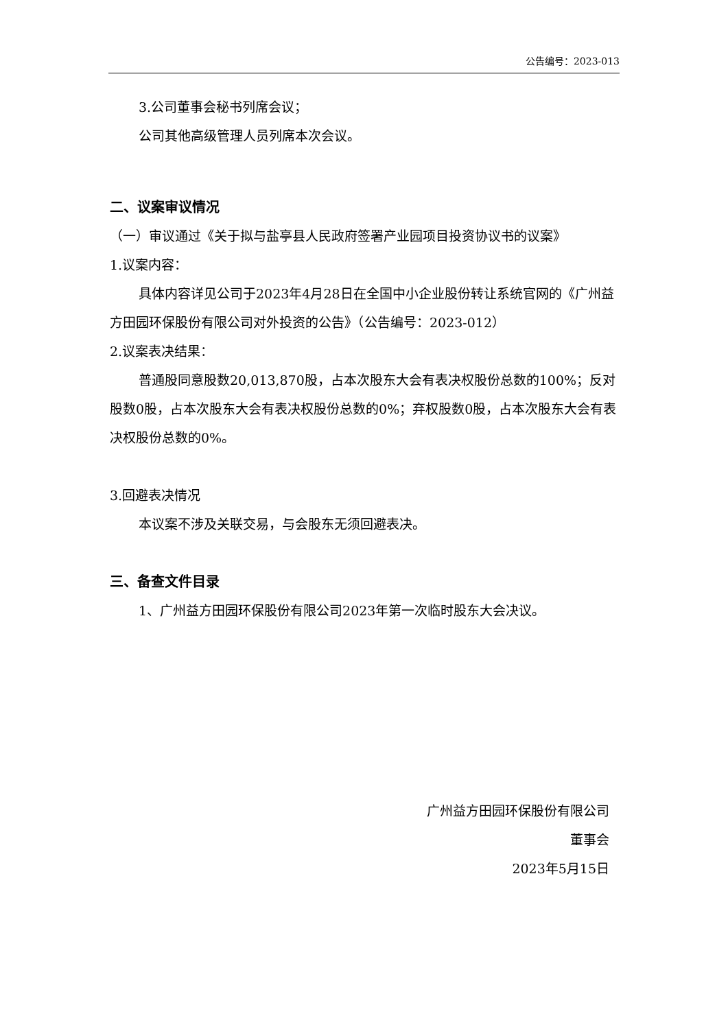公告编号：2023-013
3.公司董事会秘书列席会议；
公司其他高级管理人员列席本次会议。
二、议案审议情况
（一）审议通过《关于拟与盐亭县人民政府签署产业园项目投资协议书的议案》
1.议案内容：
具体内容详见公司于2023年4月28日在全国中小企业股份转让系统官网的《广州益方田园环保股份有限公司对外投资的公告》（公告编号：2023-012）
2.议案表决结果：
普通股同意股数20,013,870股，占本次股东大会有表决权股份总数的100%；反对股数0股，占本次股东大会有表决权股份总数的0%；弃权股数0股，占本次股东大会有表决权股份总数的0%。
3.回避表决情况
本议案不涉及关联交易，与会股东无须回避表决。
三、备查文件目录
1、广州益方田园环保股份有限公司2023年第一次临时股东大会决议。
广州益方田园环保股份有限公司
董事会
2023年5月15日